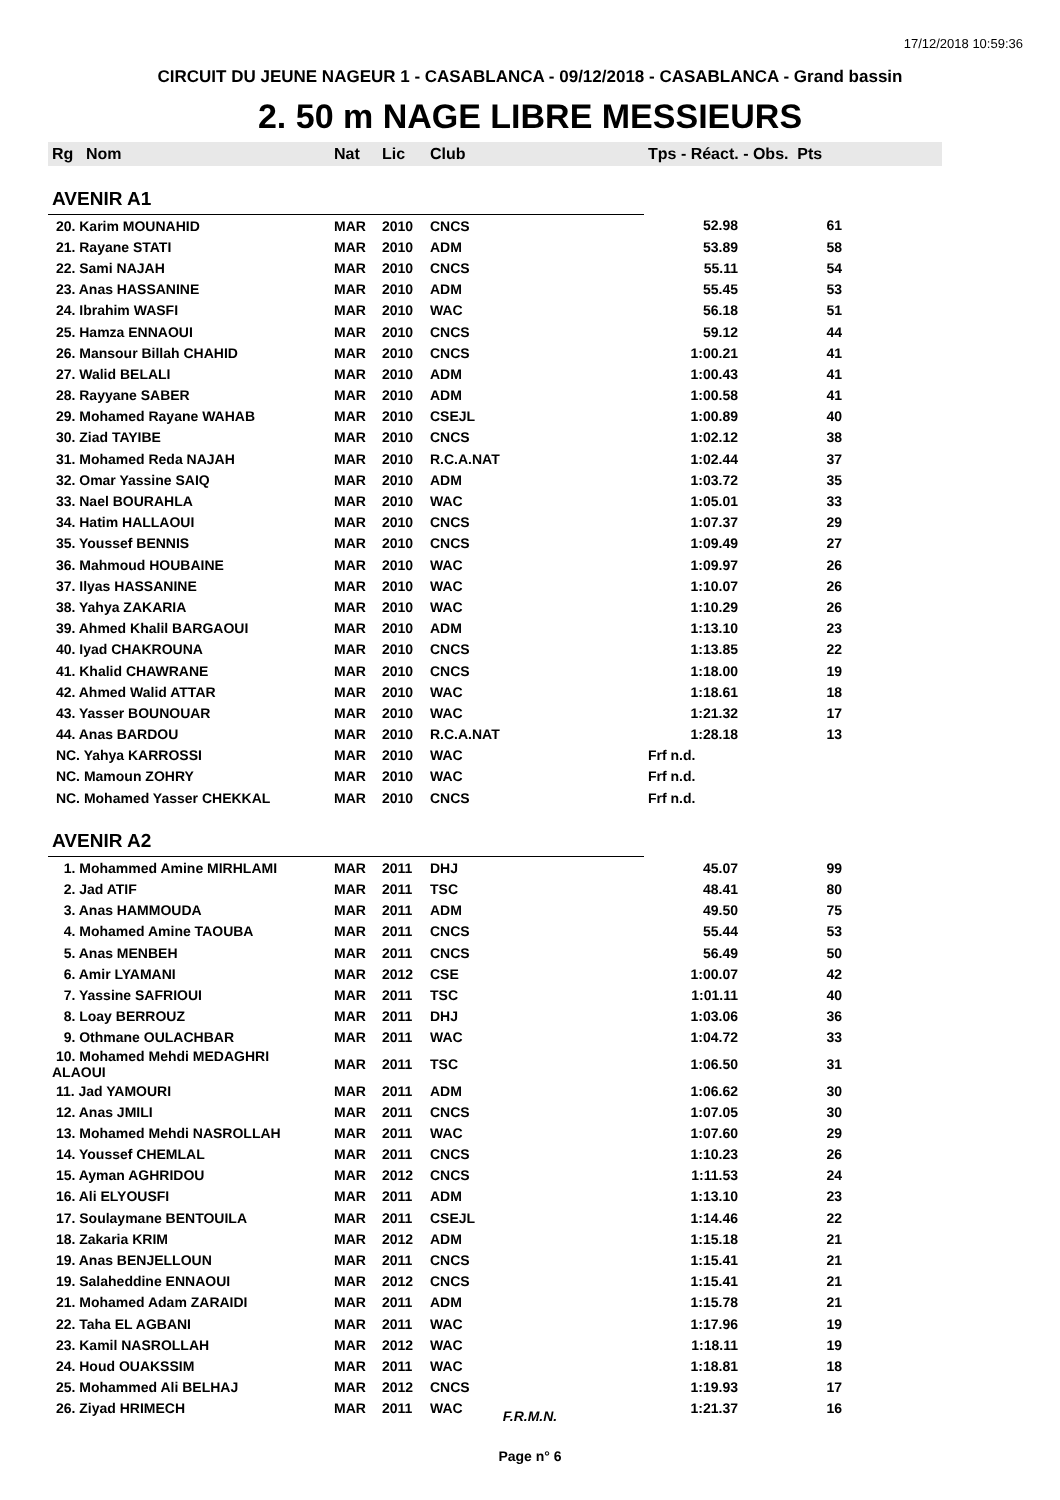17/12/2018 10:59:36
CIRCUIT DU JEUNE NAGEUR 1 - CASABLANCA - 09/12/2018 - CASABLANCA - Grand bassin
2. 50 m NAGE LIBRE MESSIEURS
| Rg | Nom | Nat | Lic | Club | Tps - Réact. - Obs. Pts | |
| --- | --- | --- | --- | --- | --- | --- |
| AVENIR A1 | | | | | | |
| 20. Karim MOUNAHID | | MAR | 2010 | CNCS | 52.98 | 61 |
| 21. Rayane STATI | | MAR | 2010 | ADM | 53.89 | 58 |
| 22. Sami NAJAH | | MAR | 2010 | CNCS | 55.11 | 54 |
| 23. Anas HASSANINE | | MAR | 2010 | ADM | 55.45 | 53 |
| 24. Ibrahim WASFI | | MAR | 2010 | WAC | 56.18 | 51 |
| 25. Hamza ENNAOUI | | MAR | 2010 | CNCS | 59.12 | 44 |
| 26. Mansour Billah CHAHID | | MAR | 2010 | CNCS | 1:00.21 | 41 |
| 27. Walid BELALI | | MAR | 2010 | ADM | 1:00.43 | 41 |
| 28. Rayyane SABER | | MAR | 2010 | ADM | 1:00.58 | 41 |
| 29. Mohamed Rayane WAHAB | | MAR | 2010 | CSEJL | 1:00.89 | 40 |
| 30. Ziad TAYIBE | | MAR | 2010 | CNCS | 1:02.12 | 38 |
| 31. Mohamed Reda NAJAH | | MAR | 2010 | R.C.A.NAT | 1:02.44 | 37 |
| 32. Omar Yassine SAIQ | | MAR | 2010 | ADM | 1:03.72 | 35 |
| 33. Nael BOURAHLA | | MAR | 2010 | WAC | 1:05.01 | 33 |
| 34. Hatim HALLAOUI | | MAR | 2010 | CNCS | 1:07.37 | 29 |
| 35. Youssef BENNIS | | MAR | 2010 | CNCS | 1:09.49 | 27 |
| 36. Mahmoud HOUBAINE | | MAR | 2010 | WAC | 1:09.97 | 26 |
| 37. Ilyas HASSANINE | | MAR | 2010 | WAC | 1:10.07 | 26 |
| 38. Yahya ZAKARIA | | MAR | 2010 | WAC | 1:10.29 | 26 |
| 39. Ahmed Khalil BARGAOUI | | MAR | 2010 | ADM | 1:13.10 | 23 |
| 40. Iyad CHAKROUNA | | MAR | 2010 | CNCS | 1:13.85 | 22 |
| 41. Khalid CHAWRANE | | MAR | 2010 | CNCS | 1:18.00 | 19 |
| 42. Ahmed Walid ATTAR | | MAR | 2010 | WAC | 1:18.61 | 18 |
| 43. Yasser BOUNOUAR | | MAR | 2010 | WAC | 1:21.32 | 17 |
| 44. Anas BARDOU | | MAR | 2010 | R.C.A.NAT | 1:28.18 | 13 |
| NC. Yahya KARROSSI | | MAR | 2010 | WAC | Frf n.d. | |
| NC. Mamoun ZOHRY | | MAR | 2010 | WAC | Frf n.d. | |
| NC. Mohamed Yasser CHEKKAL | | MAR | 2010 | CNCS | Frf n.d. | |
| AVENIR A2 | | | | | | |
| 1. Mohammed Amine MIRHLAMI | | MAR | 2011 | DHJ | 45.07 | 99 |
| 2. Jad ATIF | | MAR | 2011 | TSC | 48.41 | 80 |
| 3. Anas HAMMOUDA | | MAR | 2011 | ADM | 49.50 | 75 |
| 4. Mohamed Amine TAOUBA | | MAR | 2011 | CNCS | 55.44 | 53 |
| 5. Anas MENBEH | | MAR | 2011 | CNCS | 56.49 | 50 |
| 6. Amir LYAMANI | | MAR | 2012 | CSE | 1:00.07 | 42 |
| 7. Yassine SAFRIOUI | | MAR | 2011 | TSC | 1:01.11 | 40 |
| 8. Loay BERROUZ | | MAR | 2011 | DHJ | 1:03.06 | 36 |
| 9. Othmane OULACHBAR | | MAR | 2011 | WAC | 1:04.72 | 33 |
| 10. Mohamed Mehdi MEDAGHRI ALAOUI | | MAR | 2011 | TSC | 1:06.50 | 31 |
| 11. Jad YAMOURI | | MAR | 2011 | ADM | 1:06.62 | 30 |
| 12. Anas JMILI | | MAR | 2011 | CNCS | 1:07.05 | 30 |
| 13. Mohamed Mehdi NASROLLAH | | MAR | 2011 | WAC | 1:07.60 | 29 |
| 14. Youssef CHEMLAL | | MAR | 2011 | CNCS | 1:10.23 | 26 |
| 15. Ayman AGHRIDOU | | MAR | 2012 | CNCS | 1:11.53 | 24 |
| 16. Ali ELYOUSFI | | MAR | 2011 | ADM | 1:13.10 | 23 |
| 17. Soulaymane BENTOUILA | | MAR | 2011 | CSEJL | 1:14.46 | 22 |
| 18. Zakaria KRIM | | MAR | 2012 | ADM | 1:15.18 | 21 |
| 19. Anas BENJELLOUN | | MAR | 2011 | CNCS | 1:15.41 | 21 |
| 19. Salaheddine ENNAOUI | | MAR | 2012 | CNCS | 1:15.41 | 21 |
| 21. Mohamed Adam ZARAIDI | | MAR | 2011 | ADM | 1:15.78 | 21 |
| 22. Taha EL AGBANI | | MAR | 2011 | WAC | 1:17.96 | 19 |
| 23. Kamil NASROLLAH | | MAR | 2012 | WAC | 1:18.11 | 19 |
| 24. Houd OUAKSSIM | | MAR | 2011 | WAC | 1:18.81 | 18 |
| 25. Mohammed Ali BELHAJ | | MAR | 2012 | CNCS | 1:19.93 | 17 |
| 26. Ziyad HRIMECH | | MAR | 2011 | WAC | 1:21.37 | 16 |
F.R.M.N.
Page n° 6